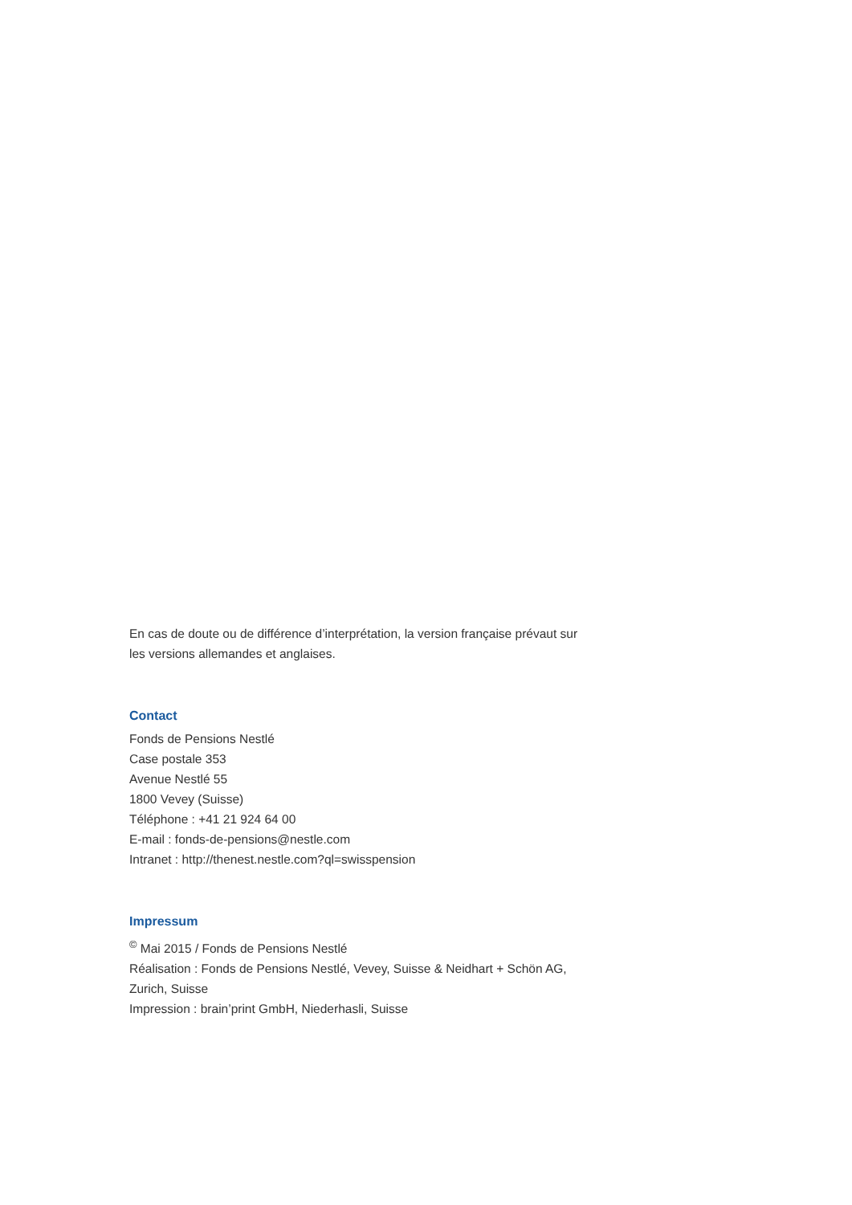En cas de doute ou de différence d’interprétation, la version française prévaut sur les versions allemandes et anglaises.
Contact
Fonds de Pensions Nestlé
Case postale 353
Avenue Nestlé 55
1800 Vevey (Suisse)
Téléphone : +41 21 924 64 00
E-mail : fonds-de-pensions@nestle.com
Intranet : http://thenest.nestle.com?ql=swisspension
Impressum
<sup>©</sup> Mai 2015 / Fonds de Pensions Nestlé
Réalisation : Fonds de Pensions Nestlé, Vevey, Suisse & Neidhart + Schön AG, Zurich, Suisse
Impression : brain’print GmbH, Niederhasli, Suisse